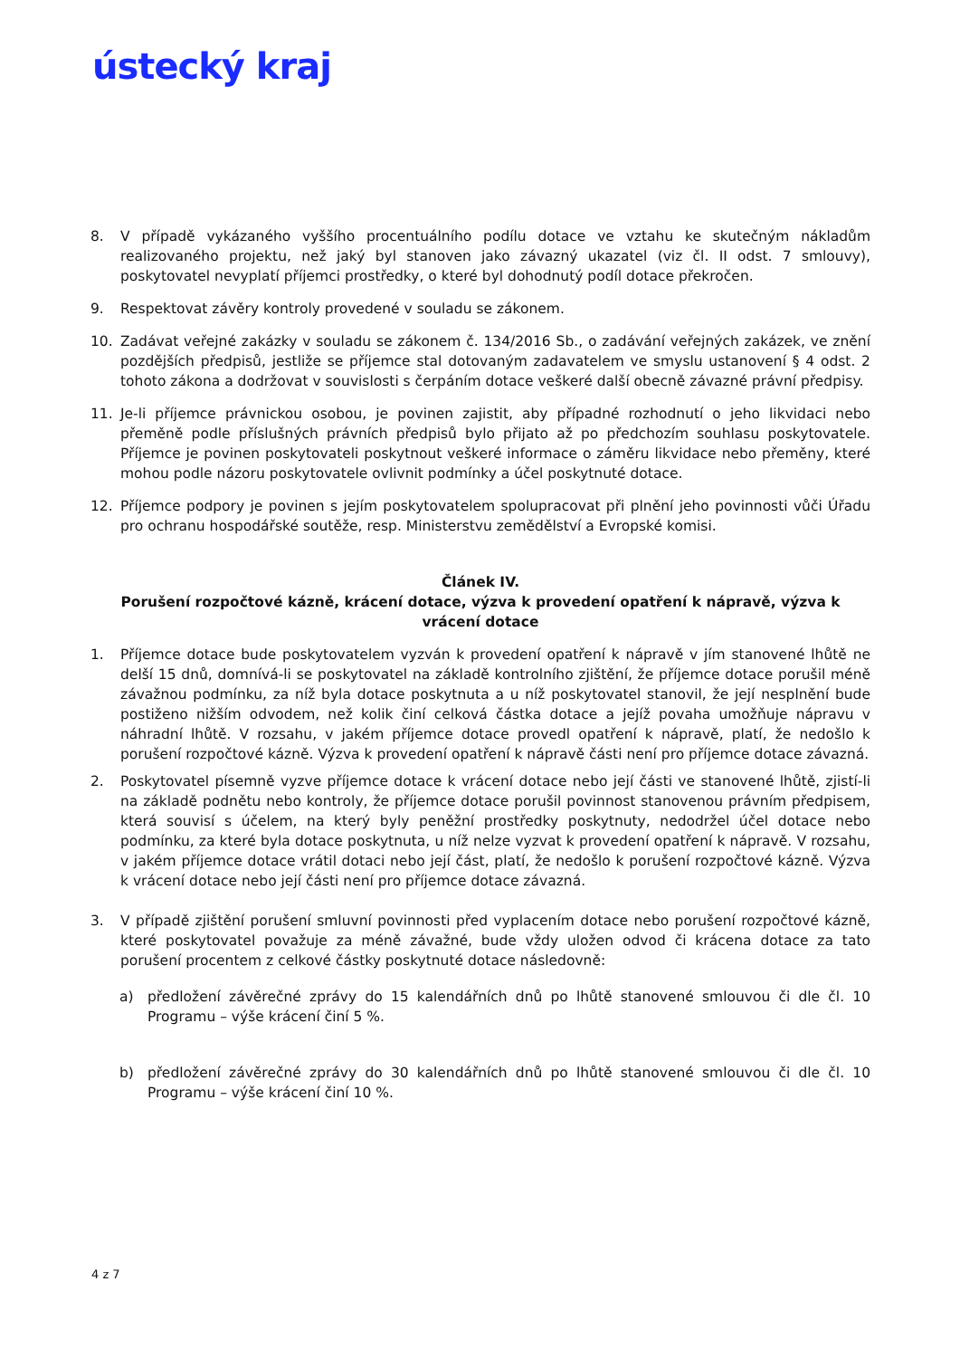ústecký kraj
8. V případě vykázaného vyššího procentuálního podílu dotace ve vztahu ke skutečným nákladům realizovaného projektu, než jaký byl stanoven jako závazný ukazatel (viz čl. II odst. 7 smlouvy), poskytovatel nevyplatí příjemci prostředky, o které byl dohodnutý podíl dotace překročen.
9. Respektovat závěry kontroly provedené v souladu se zákonem.
10. Zadávat veřejné zakázky v souladu se zákonem č. 134/2016 Sb., o zadávání veřejných zakázek, ve znění pozdějších předpisů, jestliže se příjemce stal dotovaným zadavatelem ve smyslu ustanovení § 4 odst. 2 tohoto zákona a dodržovat v souvislosti s čerpáním dotace veškeré další obecně závazné právní předpisy.
11. Je-li příjemce právnickou osobou, je povinen zajistit, aby případné rozhodnutí o jeho likvidaci nebo přeměně podle příslušných právních předpisů bylo přijato až po předchozím souhlasu poskytovatele. Příjemce je povinen poskytovateli poskytnout veškeré informace o záměru likvidace nebo přeměny, které mohou podle názoru poskytovatele ovlivnit podmínky a účel poskytnuté dotace.
12. Příjemce podpory je povinen s jejím poskytovatelem spolupracovat při plnění jeho povinnosti vůči Úřadu pro ochranu hospodářské soutěže, resp. Ministerstvu zemědělství a Evropské komisi.
Článek IV.
Porušení rozpočtové kázně, krácení dotace, výzva k provedení opatření k nápravě, výzva k vrácení dotace
1. Příjemce dotace bude poskytovatelem vyzván k provedení opatření k nápravě v jím stanovené lhůtě ne delší 15 dnů, domnívá-li se poskytovatel na základě kontrolního zjištění, že příjemce dotace porušil méně závažnou podmínku, za níž byla dotace poskytnuta a u níž poskytovatel stanovil, že její nesplnění bude postiženo nižším odvodem, než kolik činí celková částka dotace a jejíž povaha umožňuje nápravu v náhradní lhůtě. V rozsahu, v jakém příjemce dotace provedl opatření k nápravě, platí, že nedošlo k porušení rozpočtové kázně. Výzva k provedení opatření k nápravě části není pro příjemce dotace závazná.
2. Poskytovatel písemně vyzve příjemce dotace k vrácení dotace nebo její části ve stanovené lhůtě, zjistí-li na základě podnětu nebo kontroly, že příjemce dotace porušil povinnost stanovenou právním předpisem, která souvisí s účelem, na který byly peněžní prostředky poskytnuty, nedodržel účel dotace nebo podmínku, za které byla dotace poskytnuta, u níž nelze vyzvat k provedení opatření k nápravě. V rozsahu, v jakém příjemce dotace vrátil dotaci nebo její část, platí, že nedošlo k porušení rozpočtové kázně. Výzva k vrácení dotace nebo její části není pro příjemce dotace závazná.
3. V případě zjištění porušení smluvní povinnosti před vyplacením dotace nebo porušení rozpočtové kázně, které poskytovatel považuje za méně závažné, bude vždy uložen odvod či krácena dotace za tato porušení procentem z celkové částky poskytnuté dotace následovně:
a) předložení závěrečné zprávy do 15 kalendářních dnů po lhůtě stanovené smlouvou či dle čl. 10 Programu – výše krácení činí 5 %.
b) předložení závěrečné zprávy do 30 kalendářních dnů po lhůtě stanovené smlouvou či dle čl. 10 Programu – výše krácení činí 10 %.
4 z 7